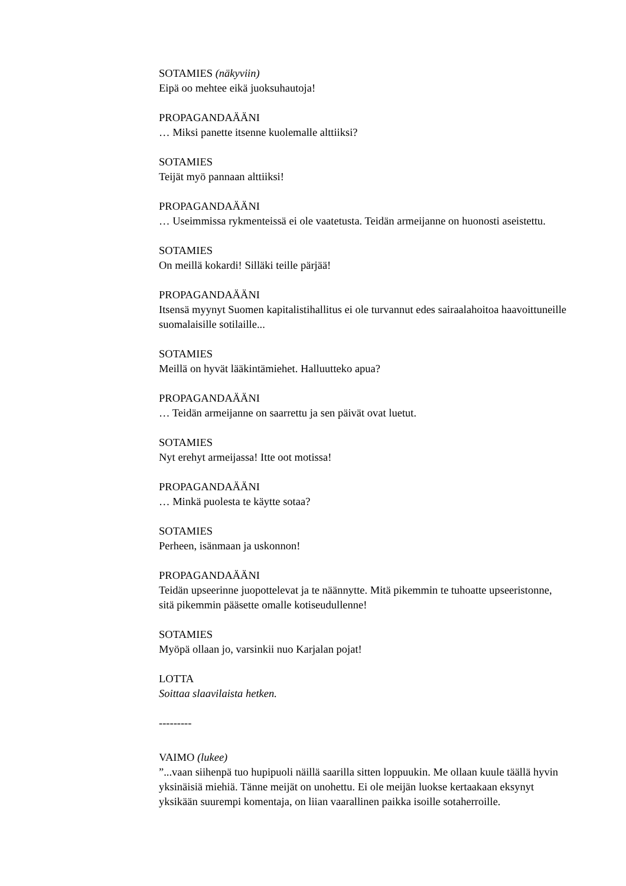SOTAMIES (näkyviin)
Eipä oo mehtee eikä juoksuhautoja!
PROPAGANDAÄÄNI
… Miksi panette itsenne kuolemalle alttiiksi?
SOTAMIES
Teijät myö pannaan alttiiksi!
PROPAGANDAÄÄNI
… Useimmissa rykmenteissä ei ole vaatetusta. Teidän armeijanne on huonosti aseistettu.
SOTAMIES
On meillä kokardi! Silläki teille pärjää!
PROPAGANDAÄÄNI
Itsensä myynyt Suomen kapitalistihallitus ei ole turvannut edes sairaalahoitoa haavoittuneille suomalaisille sotilaille...
SOTAMIES
Meillä on hyvät lääkintämiehet. Halluutteko apua?
PROPAGANDAÄÄNI
… Teidän armeijanne on saarrettu ja sen päivät ovat luetut.
SOTAMIES
Nyt erehyt armeijassa! Itte oot motissa!
PROPAGANDAÄÄNI
… Minkä puolesta te käytte sotaa?
SOTAMIES
Perheen, isänmaan ja uskonnon!
PROPAGANDAÄÄNI
Teidän upseerinne juopottelevat ja te näännytte. Mitä pikemmin te tuhoatte upseeristonne, sitä pikemmin pääsette omalle kotiseudullenne!
SOTAMIES
Myöpä ollaan jo, varsinkii nuo Karjalan pojat!
LOTTA
Soittaa slaavilaista hetken.
---------
VAIMO (lukee)
”...vaan siihenpä tuo hupipuoli näillä saarilla sitten loppuukin. Me ollaan kuule täällä hyvin yksinäisiä miehiä. Tänne meijät on unohettu. Ei ole meijän luokse kertaakaan eksynyt yksikään suurempi komentaja, on liian vaarallinen paikka isoille sotaherroille.